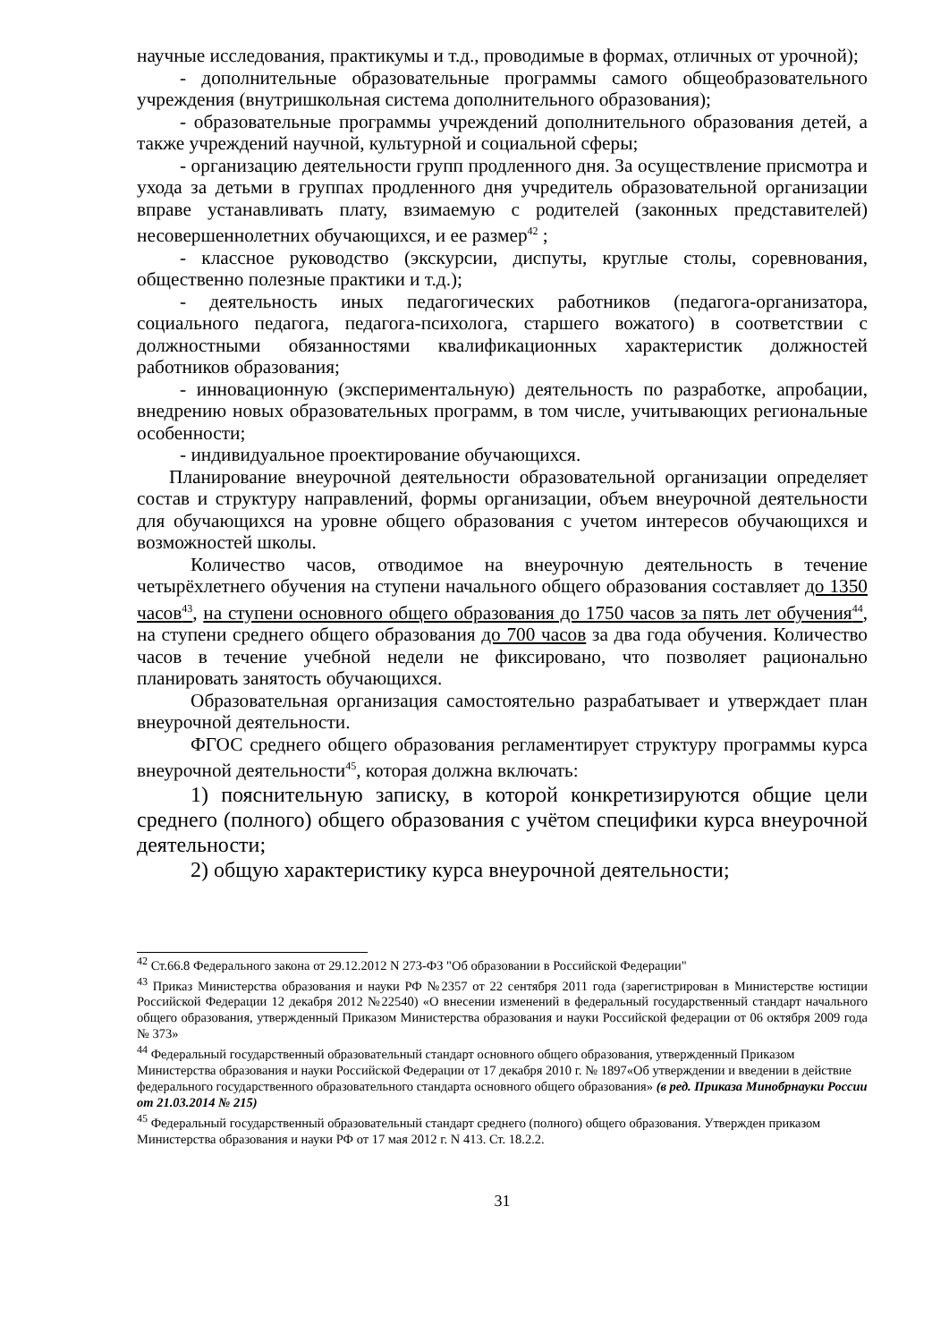научные исследования, практикумы и т.д., проводимые в формах, отличных от урочной);
- дополнительные образовательные программы самого общеобразовательного учреждения (внутришкольная система дополнительного образования);
- образовательные программы учреждений дополнительного образования детей, а также учреждений научной, культурной и социальной сферы;
- организацию деятельности групп продленного дня. За осуществление присмотра и ухода за детьми в группах продленного дня учредитель образовательной организации вправе устанавливать плату, взимаемую с родителей (законных представителей) несовершеннолетних обучающихся, и ее размер<sup>42</sup> ;
- классное руководство (экскурсии, диспуты, круглые столы, соревнования, общественно полезные практики и т.д.);
- деятельность иных педагогических работников (педагога-организатора, социального педагога, педагога-психолога, старшего вожатого) в соответствии с должностными обязанностями квалификационных характеристик должностей работников образования;
- инновационную (экспериментальную) деятельность по разработке, апробации, внедрению новых образовательных программ, в том числе, учитывающих региональные особенности;
- индивидуальное проектирование обучающихся.
Планирование внеурочной деятельности образовательной организации определяет состав и структуру направлений, формы организации, объем внеурочной деятельности для обучающихся на уровне общего образования с учетом интересов обучающихся и возможностей школы.
Количество часов, отводимое на внеурочную деятельность в течение четырёхлетнего обучения на ступени начального общего образования составляет до 1350 часов<sup>43</sup>, на ступени основного общего образования до 1750 часов за пять лет обучения<sup>44</sup>, на ступени среднего общего образования до 700 часов за два года обучения. Количество часов в течение учебной недели не фиксировано, что позволяет рационально планировать занятость обучающихся.
Образовательная организация самостоятельно разрабатывает и утверждает план внеурочной деятельности.
ФГОС среднего общего образования регламентирует структуру программы курса внеурочной деятельности<sup>45</sup>, которая должна включать:
1) пояснительную записку, в которой конкретизируются общие цели среднего (полного) общего образования с учётом специфики курса внеурочной деятельности;
2) общую характеристику курса внеурочной деятельности;
<sup>42</sup> Ст.66.8 Федерального закона от 29.12.2012 N 273-ФЗ "Об образовании в Российской Федерации"
<sup>43</sup> Приказ Министерства образования и науки РФ №2357 от 22 сентября 2011 года (зарегистрирован в Министерстве юстиции Российской Федерации 12 декабря 2012 №22540) «О внесении изменений в федеральный государственный стандарт начального общего образования, утвержденный Приказом Министерства образования и науки Российской федерации от 06 октября 2009 года № 373»
<sup>44</sup> Федеральный государственный образовательный стандарт основного общего образования, утвержденный Приказом Министерства образования и науки Российской Федерации от 17 декабря 2010 г. № 1897«Об утверждении и введении в действие федерального государственного образовательного стандарта основного общего образования» (в ред. Приказа Минобрнауки России от 21.03.2014 № 215)
<sup>45</sup> Федеральный государственный образовательный стандарт среднего (полного) общего образования. Утвержден приказом Министерства образования и науки РФ от 17 мая 2012 г. N 413. Ст. 18.2.2.
31